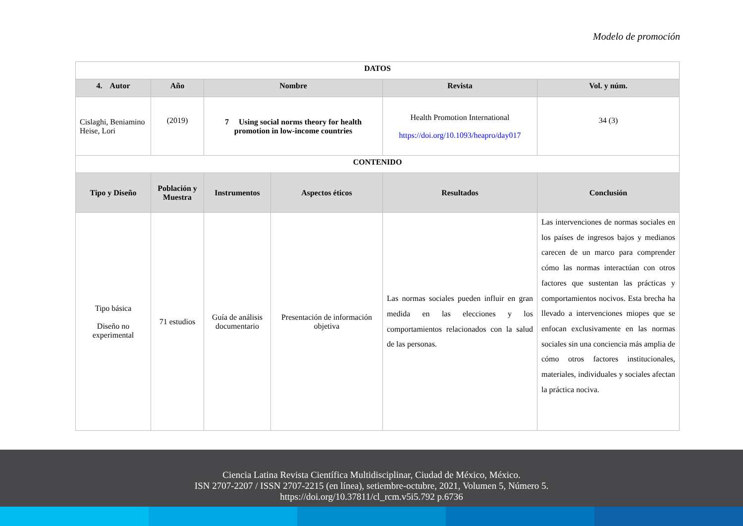Modelo de promoción
| DATOS | | | | | |
| --- | --- | --- | --- | --- | --- |
| 4. Autor | Año | Nombre | | Revista | Vol. y núm. |
| Cislaghi, Beniamino Heise, Lori | (2019) | 7 Using social norms theory for health promotion in low-income countries | | Health Promotion International https://doi.org/10.1093/heapro/day017 | 34 (3) |
| CONTENIDO | | | | | |
| Tipo y Diseño | Población y Muestra | Instrumentos | Aspectos éticos | Resultados | Conclusión |
| Tipo básica Diseño no experimental | 71 estudios | Guía de análisis documentario | Presentación de información objetiva | Las normas sociales pueden influir en gran medida en las elecciones y los comportamientos relacionados con la salud de las personas. | Las intervenciones de normas sociales en los países de ingresos bajos y medianos carecen de un marco para comprender cómo las normas interactúan con otros factores que sustentan las prácticas y comportamientos nocivos. Esta brecha ha llevado a intervenciones miopes que se enfocan exclusivamente en las normas sociales sin una conciencia más amplia de cómo otros factores institucionales, materiales, individuales y sociales afectan la práctica nociva. |
Ciencia Latina Revista Científica Multidisciplinar, Ciudad de México, México.
ISN 2707-2207 / ISSN 2707-2215 (en línea), setiembre-octubre, 2021, Volumen 5, Número 5.
https://doi.org/10.37811/cl_rcm.v5i5.792 p.6736